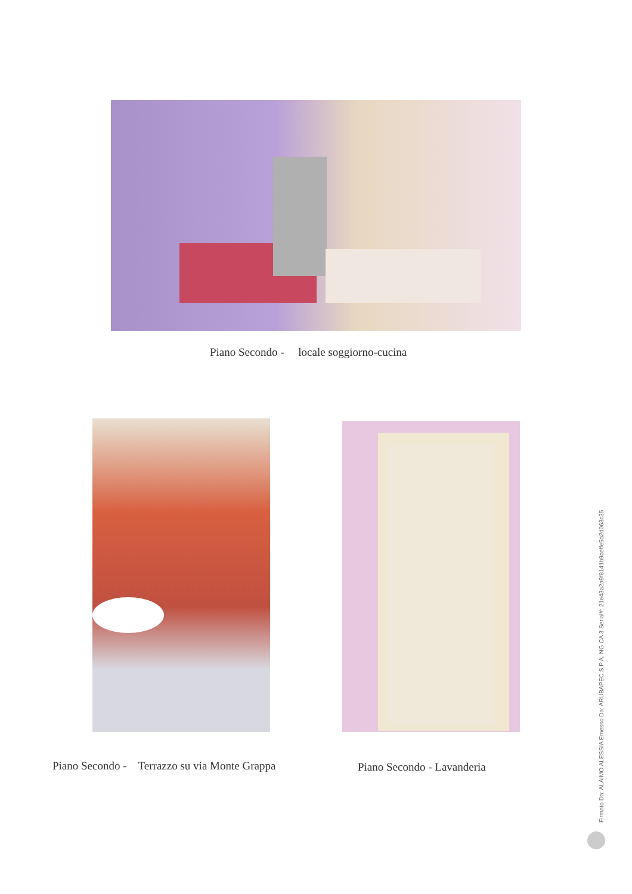Piano Secondo - locale soggiorno-cucina
Piano Secondo - Terrazzo su via Monte Grappa Piano Secondo - Lavanderia
Firmato Da: ALAIMO ALESSIA Emesso Da: ARUBAPEC S.P.A. NG CA 3 Serial#: 21e43a2a9f8141b9ceffe5a2d063c35